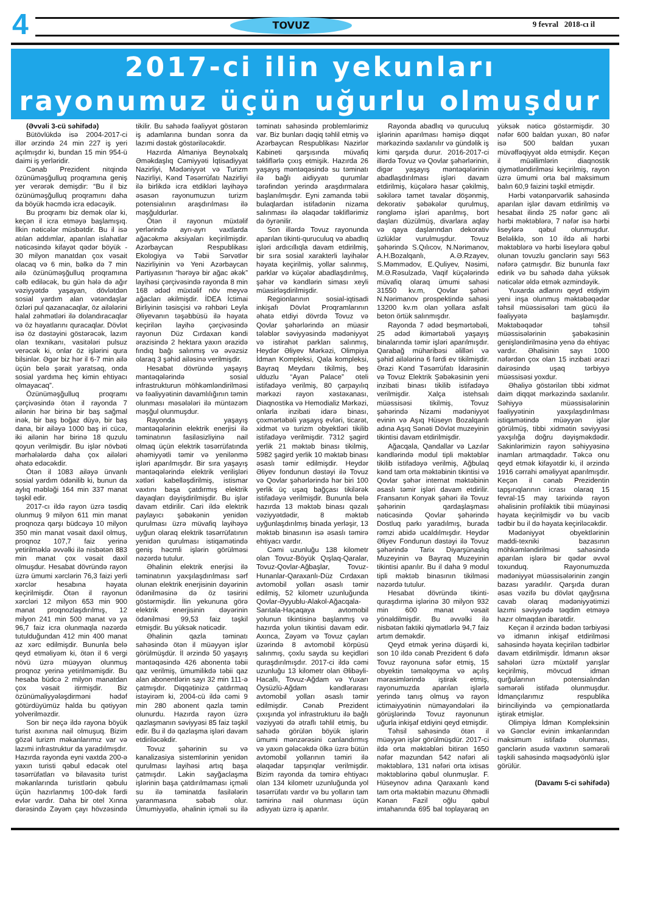4 TOVUZ 9 fevral 2018-cı il
2017-ci ilin yekunları
rayonumuz üçün uğurlu olmuşdur
(Əvvəli 3-cü səhifədə)
Bütövlükdə isə 2004-2017-ci illər ərzində 24 min 227 iş yeri açılmışdır ki, bundan 15 min 954-ü daimi iş yerləridir.
Cənab Prezident nitqində özünüməşğulluq proqramına geniş yer verərək demişdir: “Bu il biz özünüməşğulluq proqramını daha da böyük həcmdə icra edəcəyik.
Bu proqramı biz demək olar ki, keçən il icra etməyə başlamışıq. İlkin nəticələr müsbətdir. Bu il isə atılan addımlar, aparılan islahatlar nəticəsində kifayət qədər böyük - 30 milyon manatdan çox vəsait olacaq və 6 min, bəlkə də 7 min ailə özünüməşğulluq proqramına cəlb ediləcək, bu gün hələ də ağır vəziyyətdə yaşayan, dövlətdən sosial yardım alan vətəndaşlar özləri pul qazanacaqlar, öz ailələrini halal zəhmətləri ilə dolandıracaqlar və öz həyatlarını quracaqlar. Dövlət isə öz dəstəyini göstərəcək, lazım olan texnikanı, vasitələri pulsuz verəcək ki, onlar öz işlərini qura bilsinlər. Əgər biz hər il 6-7 min ailə üçün belə şərait yaratsaq, onda sosial yardıma heç kimin ehtiyacı olmayacaq”.
Özünüməşğulluq proqramı çərçivəsində ötən il rayonda 7 ailənin hər birinə bir baş sağmal inək, bir baş boğaz düyə, bir baş dana, bir ailəyə 1000 baş iri cücə, iki ailənin hər birinə 18 quzulu qoyun verilmişdir. Bu işlər növbəti mərhələlərdə daha çox ailələri əhatə edəcəkdir.
Ötən il 1083 ailəyə ünvanlı sosial yardım ödənilib ki, bunun da aylıq məbləği 164 min 337 manat təşkil edir.
2017-cı ildə rayon üzrə təsdiq olunmuş 9 milyon 611 min manat proqnoza qarşı büdcəyə 10 milyon 350 min manat vəsait daxil olmuş, proqnoz 107,7 faiz yerinə yetirilməklə əvvəlki ilə nisbətən 883 min manat çox vəsait daxil olmuşdur. Hesabat dövründə rayon üzrə ümumi xərclərin 76,3 faizi yerli xərclər hesabına həyata keçirilmişdir. Ötən il rayonun xərcləri 12 milyon 653 min 900 manat proqnozlaşdırılmış, 12 milyon 241 min 500 manat və ya 96,7 faiz icra olunmaqla nəzərdə tutulduğundan 412 min 400 manat az xərc edilmişdir. Bununla belə qeyd etməliyəm ki, ötən il 6 vergi növü üzrə müəyyən olunmuş proqnoz yerinə yetirilməmişdir. Bu hesaba büdcə 2 milyon manatdan çox vəsait itirmişdir. Biz özünümaliyyələşdirməni hədəf götürdüyümüz halda bu qətiyyən yolverilməzdir.
Son bir neçə ildə rayona böyük turist axınına nail olmuşuq. Bizim gözəl turizm məkanlarımız var və lazımi infrastruktur da yaradılmışdır. Hazırda rayonda eyni vaxtda 200-ə yaxın turisti qəbul edəcək otel təsərrüfatları və bilavasitə turist məkanlarında turistlərin qəbulu üçün hazırlanmış 100-dək fərdi evlər vardır. Daha bir otel Xınna dərəsində Zəyəm çayı hövzəsində tikilir. Bu sahədə fəaliyyət göstərən iş adamlarına bundan sonra da lazımi dəstək göstəriləcəkdir.
Hazırda Almaniya Beynəlxalq Əməkdaşlıq Cəmiyyəti İqtisadiyyat Nazirliyi, Mədəniyyət və Turizm Nazirliyi, Kənd Təsərrüfatı Nazirliyi ilə birlikdə icra etdikləri layihəyə əsasən rayonumuzun turizm potensialının araşdırılması ilə məşğuldurlar.
Ötən il rayonun müxtəlif yerlərində ayrı-ayrı vaxtlarda ağacəkmə aksiyaları keçirilmişdir. Azərbaycan Respublikası Ekologiya və Təbii Sərvətlər Nazirliyinin və Yeni Azərbaycan Partiyasının “hərəyə bir ağac əkək” layihəsi çərçivəsində rayonda 8 min 168 ədəd müxtəlif növ meyvə ağacları əkilmişdir. İDEA İctimai Birliyinin təsisçisi və rəhbəri Leyla Əliyevanın təşəbbüsü ilə həyata keçirilən layihə çərçivəsində rayonun Düz Cırdaxan kəndi ərazisində 2 hektara yaxın ərazidə fındıq bağı salınmış və əvəzsiz olaraq 3 şəhid ailəsinə verilmişdir.
Hesabat dövründə yaşayış məntəqələrində sosial infrastrukturun möhkəmləndirilməsi və fəaliyyətinin davamlılığının təmin olunması məsələləri ilə müntəzəm məşğul olunmuşdur.
Rayonda yaşayış məntəqələrinin elektrik enerjisi ilə təminatının fasiləsizliyinə nail olmaq üçün elektrik təsərrüfatında əhəmiyyətli təmir və yenilənmə işləri aparılmışdır. Bir sıra yaşayış məntəqələrində elektrik verilişləri xətləri kabelləşdirilmiş, istismar vaxtını başa çatdırmış elektrik dayaqları dəyişdirilmişdir. Bu işlər davam etdirilir. Cari ildə elektrik paylayıcı şəbəkənin yenidən qurulması üzrə müvafiq layihəyə uyğun olaraq elektrik təsərrüfatının yenidən qurulması istiqamətində geniş həcmli işlərin görülməsi nəzərdə tutulur.
Əhalinin elektrik enerjisi ilə təminatının yaxşılaşdırılması sərf olunan elektrik enerjisinin dəyərinin ödənilməsinə də öz təsirini göstərmişdir. İlin yekununa görə elektrik enerjisinin dəyərinin ödənilməsi 99,53 faiz təşkil etmişdir. Bu yüksək nəticədir.
Əhalinin qazla təminatı sahəsində ötən il müəyyən işlər görülmüşdür. İl ərzində 50 yaşayış məntəqəsində 426 abonentə təbii qaz verilmiş, ümumilikdə təbii qaz alan abonentlərin sayı 32 min 111-ə çatmışdır. Diqqətinizə çatdırmaq istəyirəm ki, 2004-cü ildə cəmi 9 min 280 abonent qazla təmin olunurdu. Hazırda rayon üzrə qazlaşmanın səviyyəsi 85 faiz təşkil edir. Bu il də qazlaşma işləri davam etdiriləcəkdir.
Tovuz şəhərinin su və kanalizasiya sistemlərinin yenidən qurulması layihəsi artıq başa çatmışdır. Lakin sayğaclaşma işlərinin başa çatdırılmaması içməli su ilə təminatda fasilələrin yaranmasına səbəb olur. Ümumiyyətlə, əhalinin içməli su ilə təminatı sahəsində problemlərimiz var. Biz bunları dəqiq təhlil etmiş və Azərbaycan Respublikası Nazirlər Kabineti qarşısında müvafiq təkliflərlə çıxış etmişik. Hazırda 26 yaşayış məntəqəsində su təminatı ilə bağlı aidiyyatı qurumlar tərəfindən yerində araşdırmalara başlanılmışdır. Eyni zamanda təbii bulaqlardan istifadənin nizama salınması ilə əlaqədar təkliflərimiz də öyrənilir.
Son illərdə Tovuz rayonunda aparılan tikinti-quruculuq və abadlıq işləri ardıcıllıqla davam etdirilmiş, bir sıra sosial xarakterli layihələr həyata keçirilmiş, yollar salınmış, parklar və küçələr abadlaşdırılmış, şəhər və kəndlərin siması xeyli müasirləşdirilmişdir.
Regionlarının sosial-iqtisadi inkişafı Dövlət Proqramlarının əhatə etdiyi dövrdə Tovuz və Qovlar şəhərlərində ən müasir tələblər səviyyəsində mədəniyyət və istirahət parkları salınmış, Heydər Əliyev Mərkəzi, Olimpiya İdman Kompleksi, Qala kompleksi, Bayraq Meydanı tikilmiş, beş ulduzlu “Ayan Palace” oteli istifadəyə verilmiş, 80 çarpayılıq mərkəzi rayon xəstəxanası, Diaqnostika və Hemodializ Mərkəzi, onlarla inzibati idarə binası, çoxmərtəbəli yaşayış evləri, ticarət, xidmət və turizm obyektləri tikilib istifadəyə verilmişdir. 7312 şagird yerlik 21 məktəb binası tikilmiş, 5982 şagird yerlik 10 məktəb binası əsaslı təmir edilmişdir. Heydər Əliyev fondunun dəstəyi ilə Tovuz və Qovlar şəhərlərində hər biri 100 yerlik üç uşaq bağçası tikilərək istifadəyə verilmişdir. Bununla belə hazırda 13 məktəb binası qəzalı vəziyyətdədir, 8 məktəb uyğunlaşdırılmış binada yerləşir, 13 məktəb binasının isə əsaslı təmirə ehtiyacı vardır.
Cəmi uzunluğu 138 kilometr olan Tovuz-Böyük Qışlaq-Qaralar, Tovuz-Qovlar-Ağbaşlar, Tovuz-Hunanlar-Qaraxanlı-Düz Cırdaxan avtomobil yolları əsaslı təmir edilmiş, 52 kilometr uzunluğunda Qovlar-Əyyublu-Alakol-Ağacqala-Sarıtala-Haçaqaya avtomobil yolunun tikintisinə başlanmış və hazırda yolun tikintisi davam edir. Axınca, Zəyəm və Tovuz çayları üzərində 8 avtomobil körpüsü salınmış, çoxlu sayda su keçidləri quraşdırılmışdır. 2017-ci ildə cəmi uzunluğu 13 kilometr olan Əlibəyli-Hacallı, Tovuz-Ağdam və Yuxarı Öysüzlü-Ağdam kəndlərarası avtomobil yolları əsaslı təmir edilmişdir. Cənab Prezident çıxışında yol infrastrukturu ilə bağlı vəziyyəti də ətraflı təhlil etmiş, bu sahədə görülən böyük işlərin ümumi mənzərəsini canlandırmış və yaxın gələcəkdə ölkə üzrə bütün avtomobil yollarının təmiri ilə əlaqədar tapşırıqlar verilmişdir. Bizim rayonda da təmirə ehtiyacı olan 134 kilometr uzunluğunda yol təsərrüfatı vardır və bu yolların tam təmirinə nail olunması üçün adiyyatı üzrə iş aparılır.
Rayonda abadlıq və quruculuq işlərinin aparılması həmişə diqqət mərkəzində saxlanılır və gündəlik iş kimi qarşıda durur. 2016-2017-ci illərdə Tovuz və Qovlar şəhərlərinin, digər yaşayış məntəqələrinin abadlaşdırılması işləri davam etdirilmiş, küçələrə hasar çəkilmiş, səkilərə tamet tavalar döşənmiş, dekorativ şəbəkələr qurulmuş, rəngləmə işləri aparılmış, bort daşları düzülmüş, divarlara aqlay və qaya daşlarından dekorativ üzlüklər vurulmuşdur. Tovuz şəhərində S.Qılıcov, N.Nərimanov, A.H.Bozalqanlı, A.Ə.Rzayev, S.Məmmədov, E.Quliyev, Nəsimi, M.Ə.Rəsulzadə, Vaqif küçələrində müvafiq olaraq ümumi sahəsi 31550 kv.m, Qovlar şəhəri N.Nərimanov prospektində sahəsi 13200 kv.m olan yollara asfalt beton örtük salınmışdır.
Rayonda 7 ədəd beşmərtəbəli, 25 ədəd ikimərtəbəli yaşayış binalarında təmir işləri aparılmışdır. Qarabağ müharibəsi əlilləri və şəhid ailələrinə 6 fərdi ev tikilmişdir. Ərazi Kənd Təsərrüfatı İdarəsinin və Tovuz Elektrik Şəbəkəsinin yeni inzibati binası tikilib istifadəyə verilmişdir. Xalça istehsalı müəssisəsi tikilmiş, Tovuz şəhərində Nizami mədəniyyət evinin və Aşıq Hüseyn Bozalqanlı adına Aşıq Sənəti Dövlət muzeyinin tikintisi davam etdirilmişdir.
Ağacqala, Qandallar və Lazılar kəndlərində modul tipli məktəblər tikilib istifadəyə verilmiş, Ağbulaq kənd tam orta məktəbinin tikintisi və Qovlar şəhər internat məktəbinin əsaslı təmir işləri davam etdirilir. Fransanın Konyak şəhəri ilə Tovuz şəhərinin qardaşlaşması nəticəsində Qovlar şəhərində Dostluq parkı yaradılmış, burada rəmzi abidə ucaldılmışdır. Heydər Əliyev Fondunun dəstəyi ilə Tovuz şəhərində Tarix Diyarşünaslıq Muzeyinin və Bayraq Muzeyinin tikintisi aparılır. Bu il daha 9 modul tipli məktəb binasının tikilməsi nəzərdə tutulur.
Hesabat dövründə tikinti-quraşdırma işlərinə 30 milyon 932 min 600 manat vəsait yönəldilmişdir. Bu əvvəlki ilə nisbətən faktiki qiymətlərlə 94,7 faiz artım deməkdir.
Qeyd etmək yerinə düşərdi ki, son 10 ildə cənab Prezident 6 dəfə Tovuz rayonuna səfər etmiş, 15 obyektin təməlqoyma və açılış mərasimlərində iştirak etmiş, rayonumuzda aparılan işlərlə yerində tanış olmuş və rayon ictimaiyyətinin nümayəndələri ilə görüşlərində Tovuz rayonunun uğurla inkişaf etdiyini qeyd etmişdir.
Təhsil sahəsində ötən il müəyyən işlər görülmüşdür. 2017-ci ildə orta məktəbləri bitirən 1650 nəfər məzundan 542 nəfəri ali məktəblərə, 131 nəfəri orta ixtisas məktəblərinə qəbul olunmuşlar. F. Hüseynov adına Qaraxanlı kənd tam orta məktəbin məzunu Əhmədli Kənan Fazil oğlu qəbul imtahanında 695 bal toplayaraq ən yüksək nəticə göstərmişdir. 30 nəfər 600 baldan yuxarı, 80 nəfər isə 500 baldan yuxarı müvəffəqiyyət əldə etmişdir. Keçən il müəllimlərin diaqnostik qiymətləndirilməsi keçirilmiş, rayon üzrə ümumi orta bal maksimum balın 60,9 faizini təşkil etmişdir.
Hərbi vətənpərvərlik sahəsində aparılan işlər davam etdirilmiş və hesabat ilində 25 nəfər gənc ali hərbi məktəblərə, 7 nəfər isə hərbi liseylərə qəbul olunmuşdur. Beləliklə, son 10 ildə ali hərbi məktəblərə və hərbi liseylərə qəbul olunan tovuzlu gənclərin sayı 563 nəfərə çatmışdır. Biz bununla fəxr edirik və bu sahədə daha yüksək nəticələr əldə etmək əzmindəyik.
Yuxarda adlarını qeyd etdiyim yeni inşa olunmuş məktəbəqədər təhsil müəssisələri tam gücü ilə fəaliyyətə başlamışdır. Məktəbəqədər təhsil müəssisələrinin şəbəkəsinin genişləndirilməsinə yenə də ehtiyac vardır. Əhalisinin sayı 1000 nəfərdən çox olan 15 inzibati ərazi dairəsində uşaq tərbiyyə müəssisəsi yoxdur.
Əhaliyə göstərilən tibbi xidmət daim diqqət mərkəzində saxlanılır. Səhiyyə müəssisələrinin fəaliyyətinin yaxşılaşdırılması istiqamətində müəyyən işlər görülmüş, tibbi xidmətin səviyyəsi yaxşılığa doğru dəyişməkdədir. Sakinlərimizin rayon səhiyyəsinə inamları artmaqdadır. Təkcə onu qeyd etmək kifayətdir ki, il ərzində 1916 cərrahi əməliyyat aparılmışdır. Keçən il cənab Prezidentin tapşırıqlarının icrası olaraq 15 fevral-15 may tarixində rayon əhalisinin profilaktik tibii müayinəsi həyata keçirilmişdir və bu vacib tədbir bu il də həyata keçiriləcəkdir.
Mədəniyyət obyektlərinin maddi-texniki bazasının möhkəmləndirilməsi sahəsində aparılan işlərə bir qədər əvvəl toxunduq. Rayonumuzda mədəniyyət müəssisələrinin zəngin bazası yaradılır. Qarşıda duran əsas vəzifə bu dövlət qayğısına cavab olaraq mədəniyyətimizi lazımi səviyyədə təqdim etməyə hazır olmaqdan ibarətdir.
Keçən il ərzində bədən tərbiyəsi və idmanın inkişaf etdirilməsi sahəsində həyata keçirilən tədbirlər davam etdirilmişdir. İdmanın əksər sahələri üzrə müxtəlif yarışlar keçirilmiş, mövcud idman qurğularının potensialından səmərəli istifadə olunmuşdur. İdmançılarımız respublika birinciliyində və çempionatlarda iştirak etmişlər.
Olimpiya İdman Kompleksinin və Gənclər evinin imkanlarından maksimum istifadə olunması, gənclərin asudə vaxtının səmərəli təşkili sahəsində məqsədyönlü işlər görülür.
(Davamı 5-ci səhifədə)